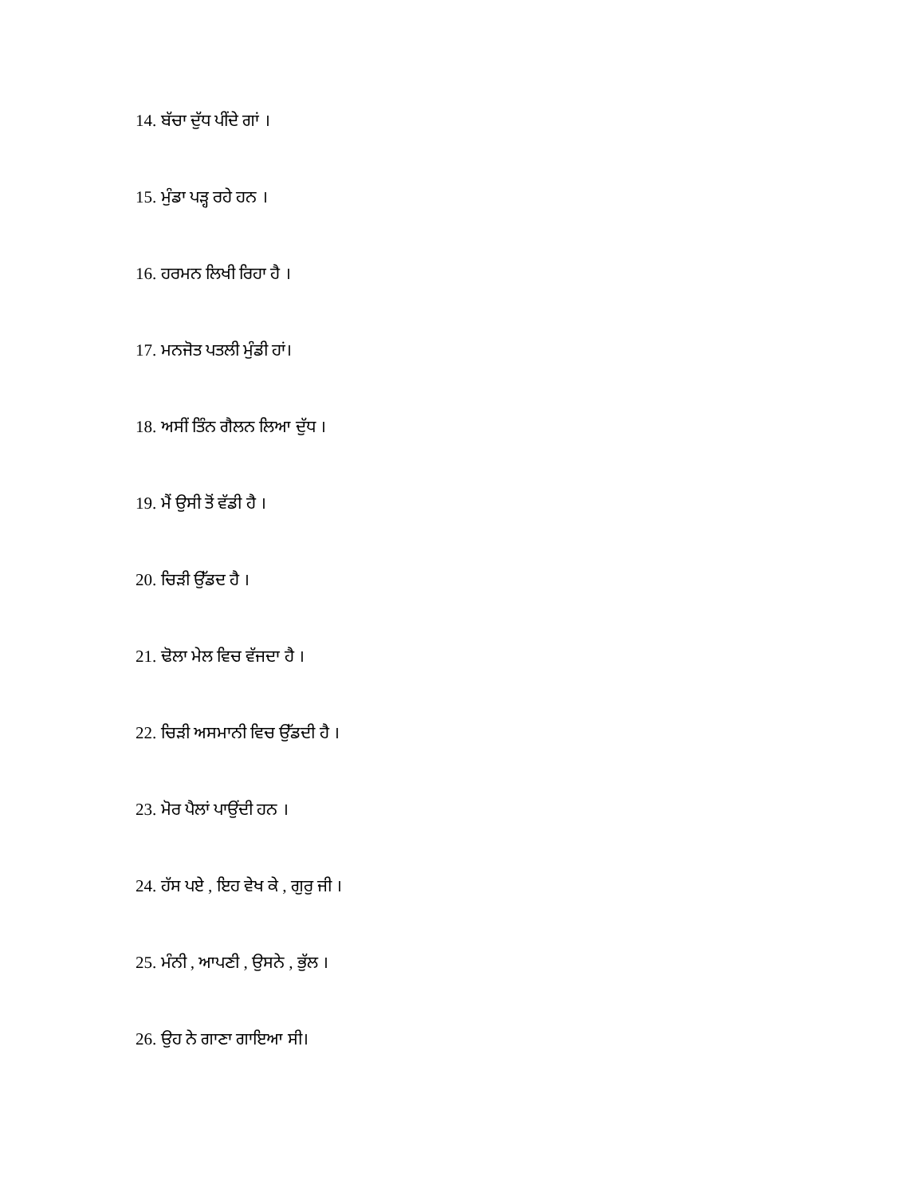14. ਬੱਚਾ ਦੁੱਧ ਪੀਂਦੇ ਗਾਂ ।
15. ਮੁੰਡਾ ਪੜ੍ਹ ਰਹੇ ਹਨ ।
16. ਹਰਮਨ ਲਿਖੀ ਰਿਹਾ ਹੈ ।
17. ਮਨਜੋਤ ਪਤਲੀ ਮੁੰਡੀ ਹਾਂ।
18. ਅਸੀਂ ਤਿੰਨ ਗੈਲਨ ਲਿਆ ਦੁੱਧ ।
19. ਮੈਂ ਉਸੀ ਤੋਂ ਵੱਡੀ ਹੈ ।
20. ਚਿੜੀ ਉੱਡਦ ਹੈ ।
21. ਢੋਲਾ ਮੇਲ ਵਿਚ ਵੱਜਦਾ ਹੈ ।
22. ਚਿੜੀ ਅਸਮਾਨੀ ਵਿਚ ਉੱਡਦੀ ਹੈ ।
23. ਮੋਰ ਪੈਲਾਂ ਪਾਉਂਦੀ ਹਨ ।
24. ਹੱਸ ਪਏ , ਇਹ ਵੇਖ ਕੇ , ਗੁਰੁ ਜੀ ।
25. ਮੰਨੀ , ਆਪਣੀ , ਉਸਨੇ , ਭੁੱਲ ।
26. ਉਹ ਨੇ ਗਾਣਾ ਗਾਇਆ ਸੀ।